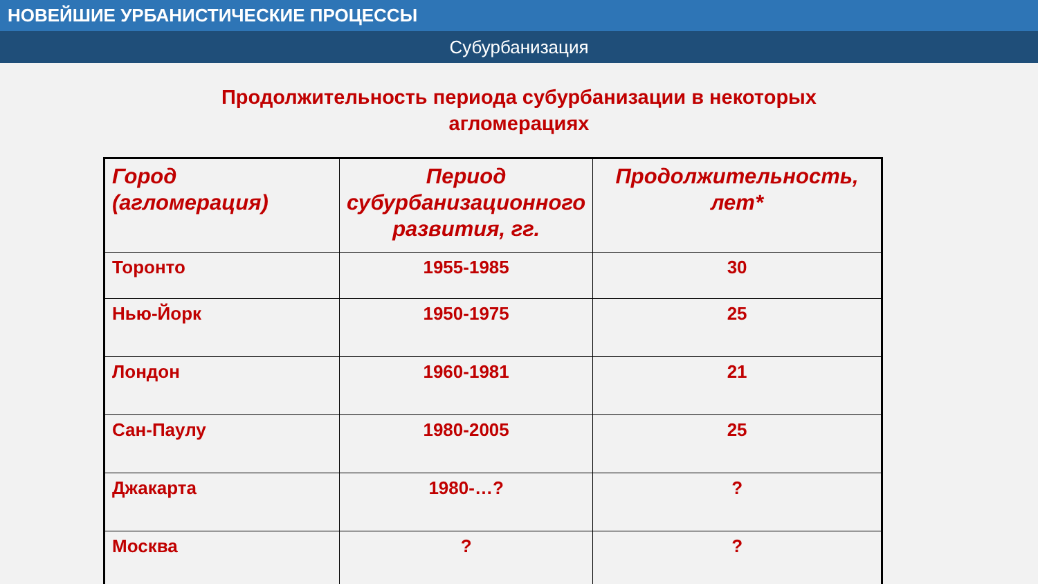НОВЕЙШИЕ УРБАНИСТИЧЕСКИЕ ПРОЦЕССЫ
Субурбанизация
Продолжительность периода субурбанизации в некоторых
агломерациях
| Город (агломерация) | Период субурбанизационного развития, гг. | Продолжительность, лет* |
| --- | --- | --- |
| Торонто | 1955-1985 | 30 |
| Нью-Йорк | 1950-1975 | 25 |
| Лондон | 1960-1981 | 21 |
| Сан-Паулу | 1980-2005 | 25 |
| Джакарта | 1980-…? | ? |
| Москва | ? | ? |